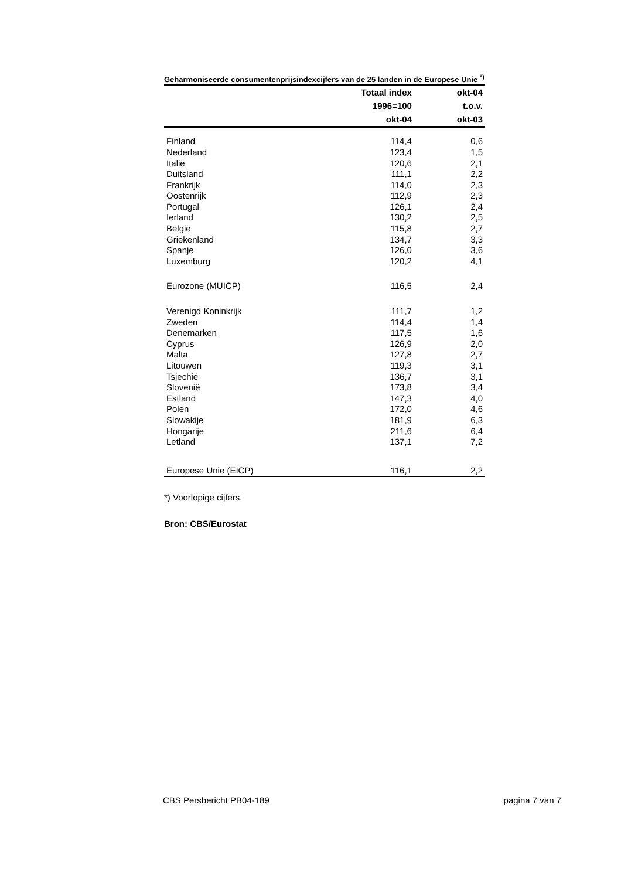Geharmoniseerde consumentenprijsindexcijfers van de 25 landen in de Europese Unie <sup>*)</sup>
| | Totaal index | okt-04 |
| --- | --- | --- |
| | 1996=100 | t.o.v. |
| | okt-04 | okt-03 |
| Finland | 114,4 | 0,6 |
| Nederland | 123,4 | 1,5 |
| Italië | 120,6 | 2,1 |
| Duitsland | 111,1 | 2,2 |
| Frankrijk | 114,0 | 2,3 |
| Oostenrijk | 112,9 | 2,3 |
| Portugal | 126,1 | 2,4 |
| Ierland | 130,2 | 2,5 |
| België | 115,8 | 2,7 |
| Griekenland | 134,7 | 3,3 |
| Spanje | 126,0 | 3,6 |
| Luxemburg | 120,2 | 4,1 |
| Eurozone (MUICP) | 116,5 | 2,4 |
| Verenigd Koninkrijk | 111,7 | 1,2 |
| Zweden | 114,4 | 1,4 |
| Denemarken | 117,5 | 1,6 |
| Cyprus | 126,9 | 2,0 |
| Malta | 127,8 | 2,7 |
| Litouwen | 119,3 | 3,1 |
| Tsjechië | 136,7 | 3,1 |
| Slovenië | 173,8 | 3,4 |
| Estland | 147,3 | 4,0 |
| Polen | 172,0 | 4,6 |
| Slowakije | 181,9 | 6,3 |
| Hongarije | 211,6 | 6,4 |
| Letland | 137,1 | 7,2 |
| Europese Unie (EICP) | 116,1 | 2,2 |
*) Voorlopige cijfers.
Bron: CBS/Eurostat
CBS Persbericht PB04-189 pagina 7 van 7